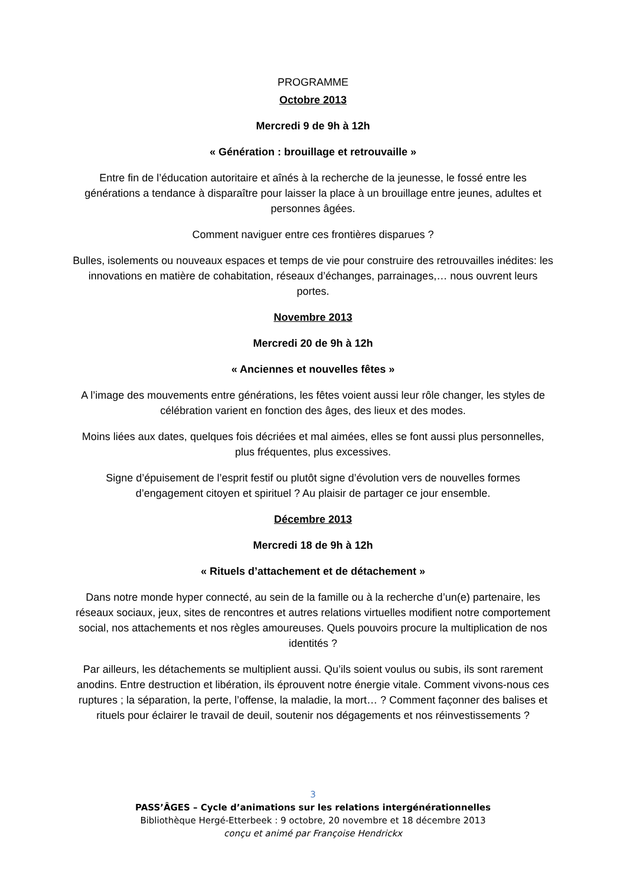PROGRAMME
Octobre 2013
Mercredi 9 de 9h à 12h
« Génération : brouillage et retrouvaille »
Entre fin de l’éducation autoritaire et aînés à la recherche de la jeunesse, le fossé entre les générations a tendance à disparaître pour laisser la place à un brouillage entre jeunes, adultes et personnes âgées.
Comment naviguer entre ces frontières disparues ?
Bulles, isolements ou nouveaux espaces et temps de vie pour construire des retrouvailles inédites: les innovations en matière de cohabitation, réseaux d’échanges, parrainages,… nous ouvrent leurs portes.
Novembre 2013
Mercredi 20 de 9h à 12h
« Anciennes et nouvelles fêtes »
A l’image des mouvements entre générations, les fêtes voient aussi leur rôle changer, les styles de célébration varient en fonction des âges, des lieux et des modes.
Moins liées aux dates, quelques fois décriées et mal aimées, elles se font aussi plus personnelles, plus fréquentes, plus excessives.
Signe d’épuisement de l’esprit festif ou plutôt signe d’évolution vers de nouvelles formes d’engagement citoyen et spirituel ? Au plaisir de partager ce jour ensemble.
Décembre 2013
Mercredi 18 de 9h à 12h
« Rituels d’attachement et de détachement »
Dans notre monde hyper connecté, au sein de la famille ou à la recherche d’un(e) partenaire, les réseaux sociaux, jeux, sites de rencontres et autres relations virtuelles modifient notre comportement social, nos attachements et nos règles amoureuses. Quels pouvoirs procure la multiplication de nos identités ?
Par ailleurs, les détachements se multiplient aussi. Qu’ils soient voulus ou subis, ils sont rarement anodins. Entre destruction et libération, ils éprouvent notre énergie vitale. Comment vivons-nous ces ruptures ; la séparation, la perte, l’offense, la maladie, la mort… ? Comment façonner des balises et rituels pour éclairer le travail de deuil, soutenir nos dégagements et nos réinvestissements ?
3
PASS’ÂGES – Cycle d’animations sur les relations intergénérationnelles
Bibliothèque Hergé-Etterbeek : 9 octobre, 20 novembre et 18 décembre 2013
conçu et animé par Françoise Hendrickx